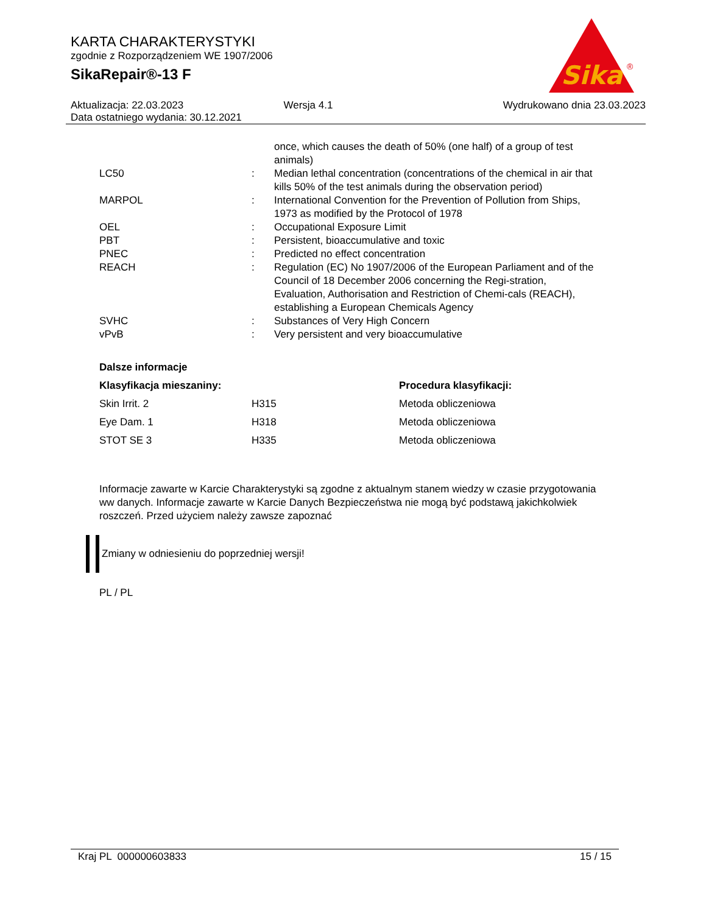KARTA CHARAKTERYSTYKI
zgodnie z Rozporządzeniem WE 1907/2006
SikaRepair®-13 F
Sika
®
| Aktualizacja: 22.03.2023 | Wersja 4.1 | Wydrukowano dnia 23.03.2023 |
| Data ostatniego wydania: 30.12.2021 | | |
| | | once, which causes the death of 50% (one half) of a group of test animals) |
| LC50 | : | Median lethal concentration (concentrations of the chemical in air that kills 50% of the test animals during the observation period) |
| MARPOL | : | International Convention for the Prevention of Pollution from Ships, 1973 as modified by the Protocol of 1978 |
| OEL | : | Occupational Exposure Limit |
| PBT | : | Persistent, bioaccumulative and toxic |
| PNEC | : | Predicted no effect concentration |
| REACH | : | Regulation (EC) No 1907/2006 of the European Parliament and of the Council of 18 December 2006 concerning the Regi-stration, Evaluation, Authorisation and Restriction of Chemi-cals (REACH), establishing a European Chemicals Agency |
| SVHC | : | Substances of Very High Concern |
| vPvB | : | Very persistent and very bioaccumulative |
Dalsze informacje
| Klasyfikacja mieszaniny: | | Procedura klasyfikacji: |
| --- | --- | --- |
| Skin Irrit. 2 | H315 | Metoda obliczeniowa |
| Eye Dam. 1 | H318 | Metoda obliczeniowa |
| STOT SE 3 | H335 | Metoda obliczeniowa |
Informacje zawarte w Karcie Charakterystyki są zgodne z aktualnym stanem wiedzy w czasie przygotowania ww danych. Informacje zawarte w Karcie Danych Bezpieczeństwa nie mogą być podstawą jakichkolwiek roszczeń. Przed użyciem należy zawsze zapoznać
Zmiany w odniesieniu do poprzedniej wersji!
PL / PL
Kraj PL 000000603833 15 / 15